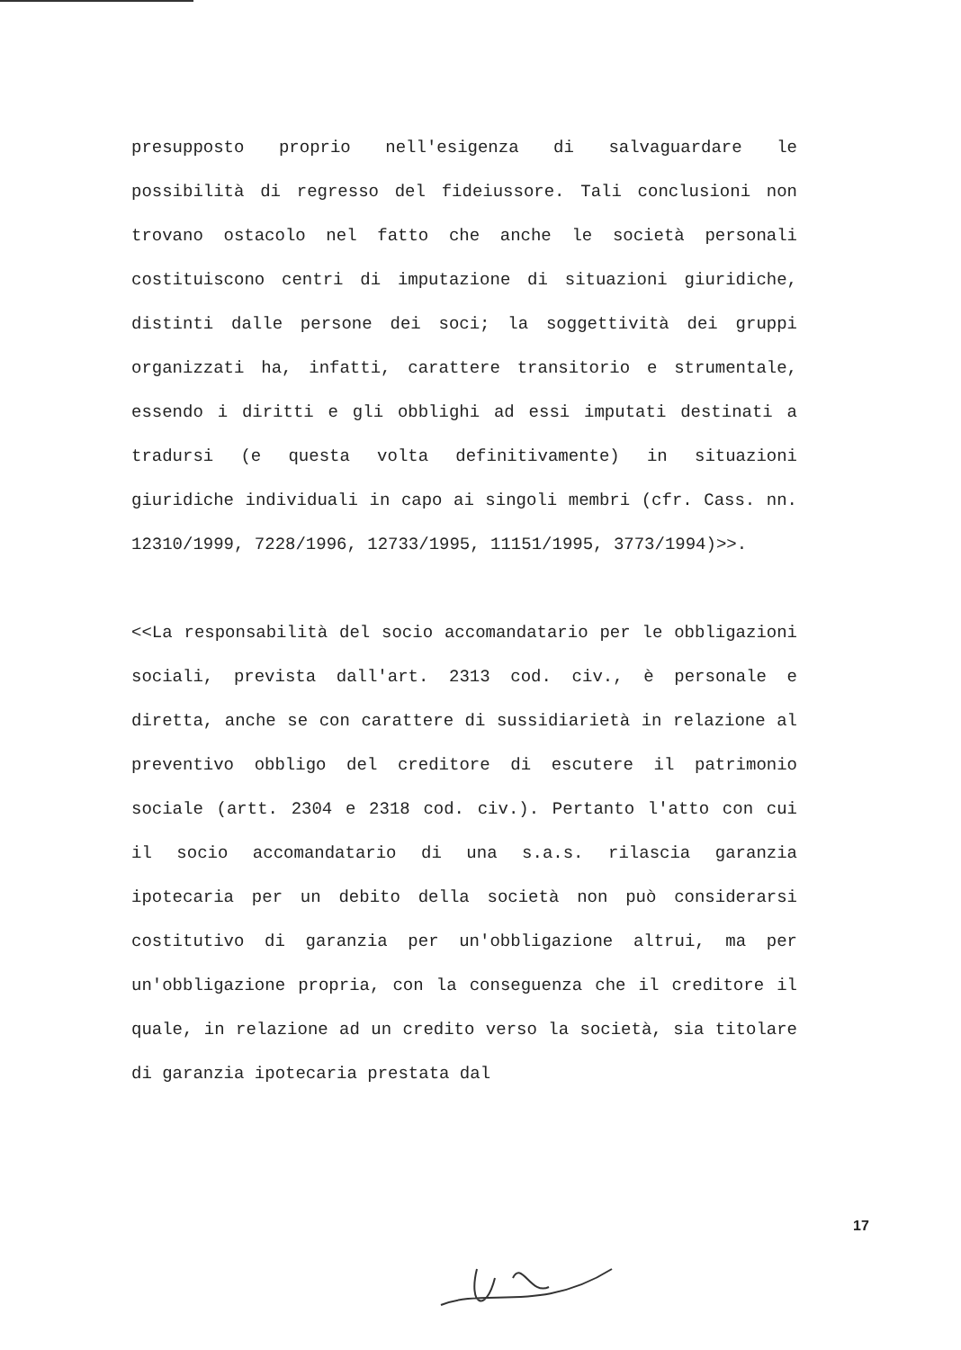presupposto proprio nell'esigenza di salvaguardare le possibilità di regresso del fideiussore. Tali conclusioni non trovano ostacolo nel fatto che anche le società personali costituiscono centri di imputazione di situazioni giuridiche, distinti dalle persone dei soci; la soggettività dei gruppi organizzati ha, infatti, carattere transitorio e strumentale, essendo i diritti e gli obblighi ad essi imputati destinati a tradursi (e questa volta definitivamente) in situazioni giuridiche individuali in capo ai singoli membri (cfr. Cass. nn. 12310/1999, 7228/1996, 12733/1995, 11151/1995, 3773/1994)>>.
<<La responsabilità del socio accomandatario per le obbligazioni sociali, prevista dall'art. 2313 cod. civ., è personale e diretta, anche se con carattere di sussidiarietà in relazione al preventivo obbligo del creditore di escutere il patrimonio sociale (artt. 2304 e 2318 cod. civ.). Pertanto l'atto con cui il socio accomandatario di una s.a.s. rilascia garanzia ipotecaria per un debito della società non può considerarsi costitutivo di garanzia per un'obbligazione altrui, ma per un'obbligazione propria, con la conseguenza che il creditore il quale, in relazione ad un credito verso la società, sia titolare di garanzia ipotecaria prestata dal
17